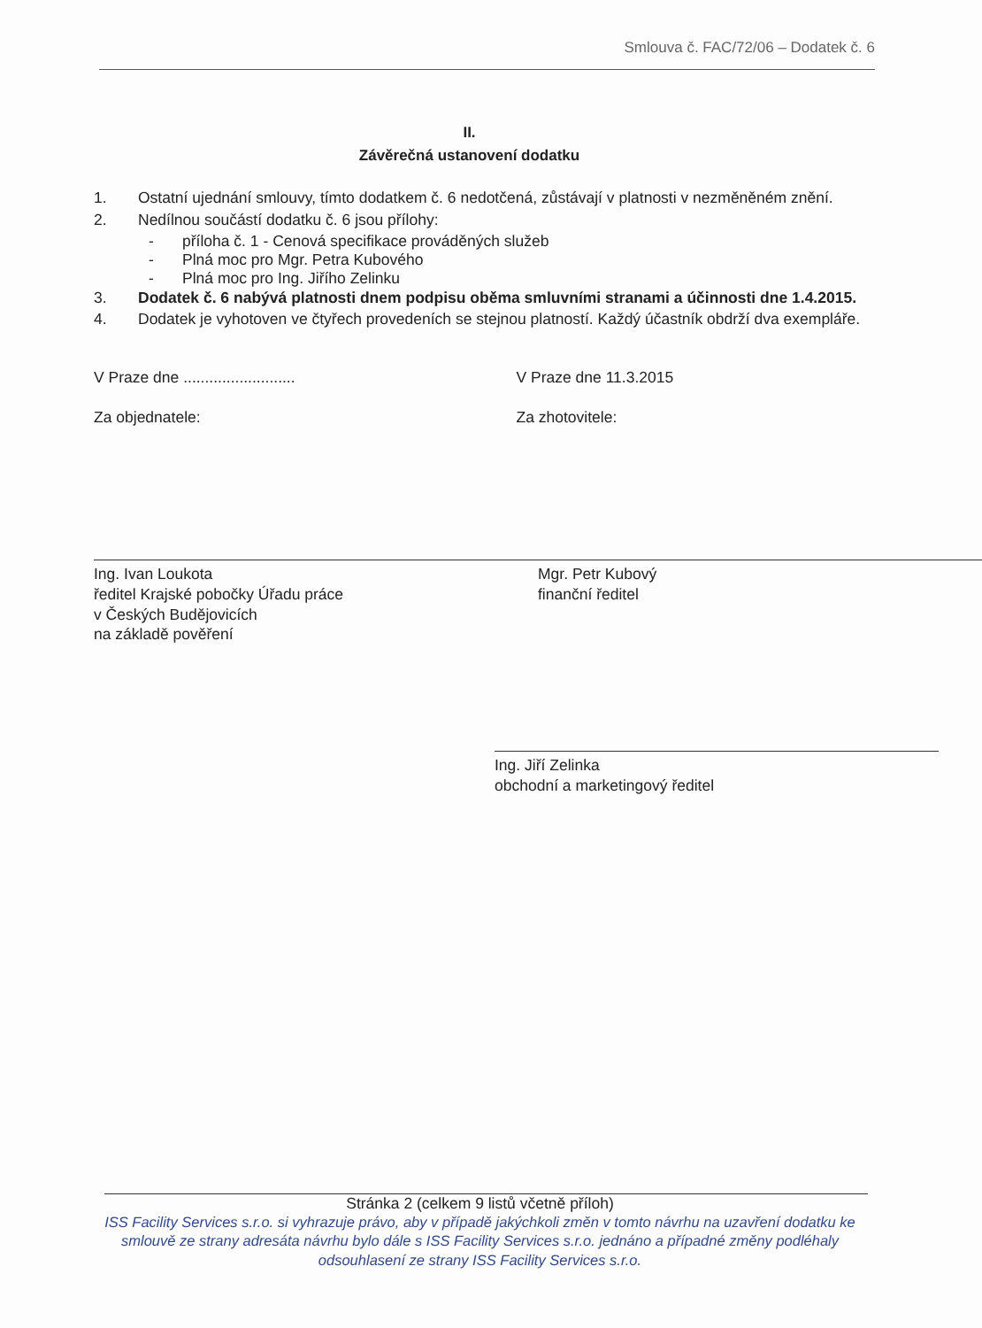Smlouva č. FAC/72/06 – Dodatek č. 6
II.
Závěrečná ustanovení dodatku
1. Ostatní ujednání smlouvy, tímto dodatkem č. 6 nedotčená, zůstávají v platnosti v nezměněném znění.
2. Nedílnou součástí dodatku č. 6 jsou přílohy:
- příloha č. 1 - Cenová specifikace prováděných služeb
- Plná moc pro Mgr. Petra Kubového
- Plná moc pro Ing. Jiřího Zelinku
3. Dodatek č. 6 nabývá platnosti dnem podpisu oběma smluvními stranami a účinnosti dne 1.4.2015.
4. Dodatek je vyhotoven ve čtyřech provedeních se stejnou platností. Každý účastník obdrží dva exempláře.
V Praze dne .......................... V Praze dne 11.3.2015
Za objednatele: Za zhotovitele:
Ing. Ivan Loukota
ředitel Krajské pobočky Úřadu práce
v Českých Budějovicích
na základě pověření
Mgr. Petr Kubový
finanční ředitel
Ing. Jiří Zelinka
obchodní a marketingový ředitel
Stránka 2 (celkem 9 listů včetně příloh)
ISS Facility Services s.r.o. si vyhrazuje právo, aby v případě jakýchkoli změn v tomto návrhu na uzavření dodatku ke smlouvě ze strany adresáta návrhu bylo dále s ISS Facility Services s.r.o. jednáno a případné změny podléhaly odsouhlasení ze strany ISS Facility Services s.r.o.